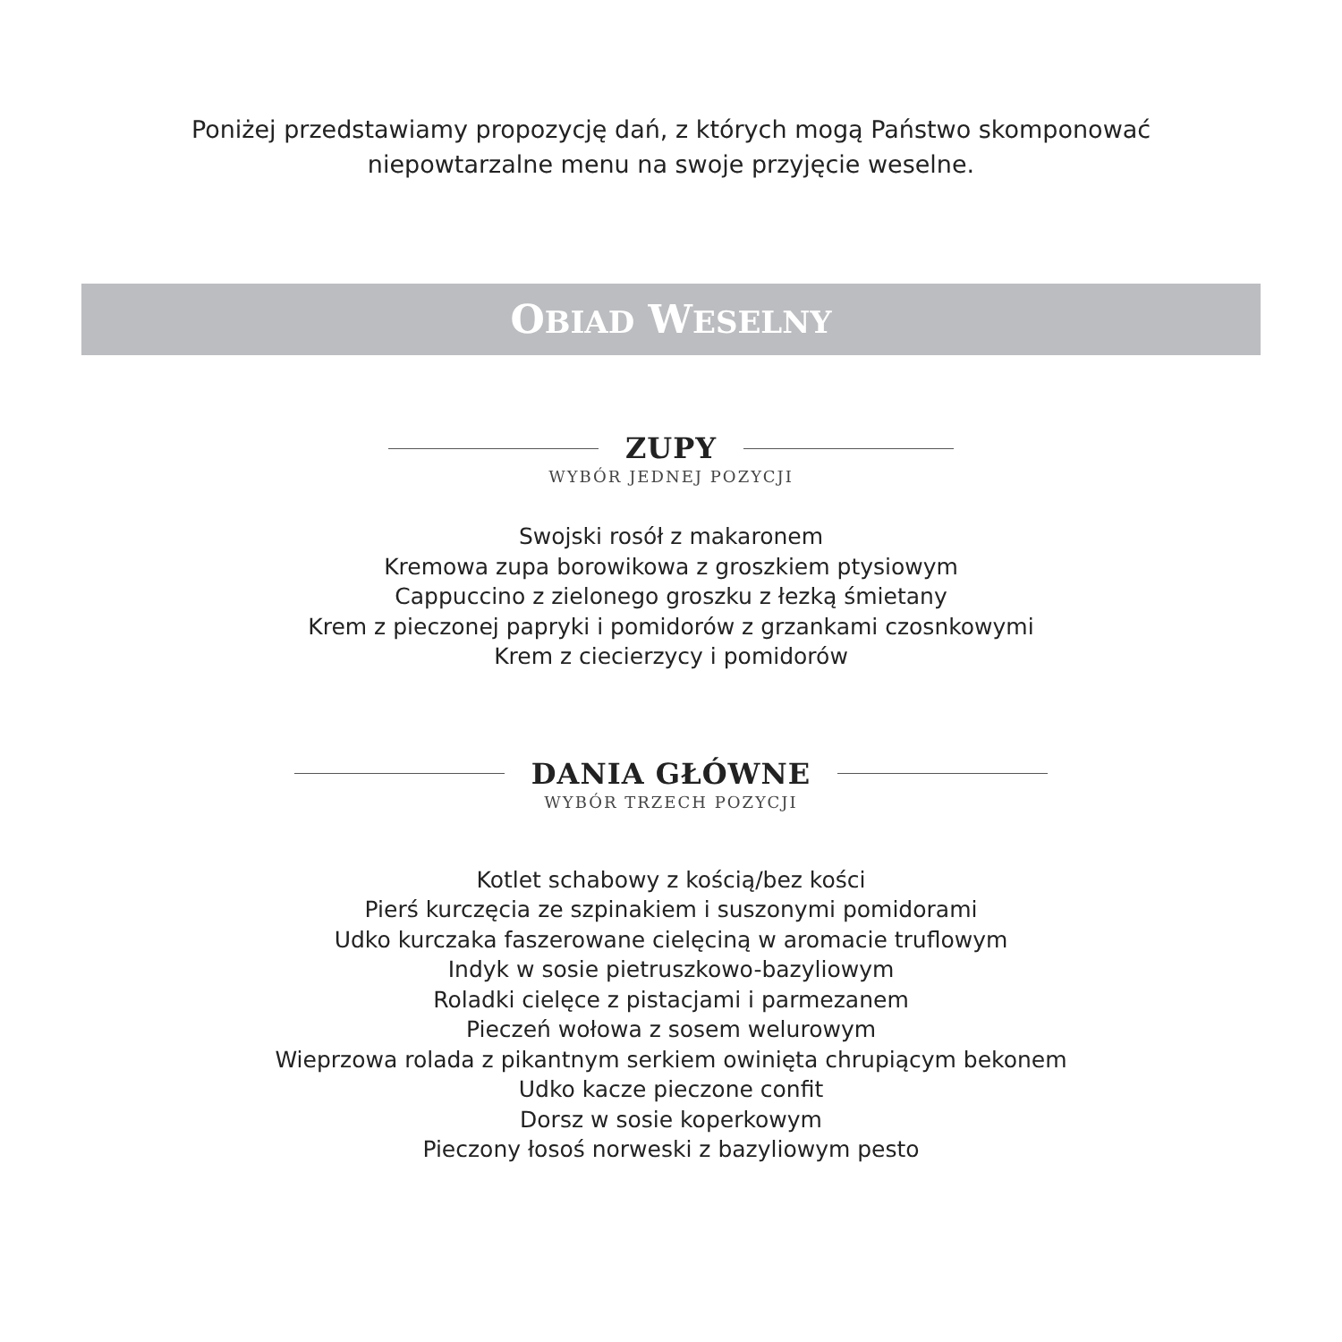Poniżej przedstawiamy propozycję dań, z których mogą Państwo skomponować
niepowtarzalne menu na swoje przyjęcie weselne.
OBIAD WESELNY
ZUPY
WYBÓR JEDNEJ POZYCJI
Swojski rosół z makaronem
Kremowa zupa borowikowa z groszkiem ptysiowym
Cappuccino z zielonego groszku z łezką śmietany
Krem z pieczonej papryki i pomidorów z grzankami czosnkowymi
Krem z ciecierzycy i pomidorów
DANIA GŁÓWNE
WYBÓR TRZECH POZYCJI
Kotlet schabowy z kością/bez kości
Pierś kurczęcia ze szpinakiem i suszonymi pomidorami
Udko kurczaka faszerowane cielęciną w aromacie truflowym
Indyk w sosie pietruszkowo-bazyliowym
Roladki cielęce z pistacjami i parmezanem
Pieczeń wołowa z sosem welurowym
Wieprzowa rolada z pikantnym serkiem owinięta chrupiącym bekonem
Udko kacze pieczone confit
Dorsz w sosie koperkowym
Pieczony łosoś norweski z bazyliowym pesto